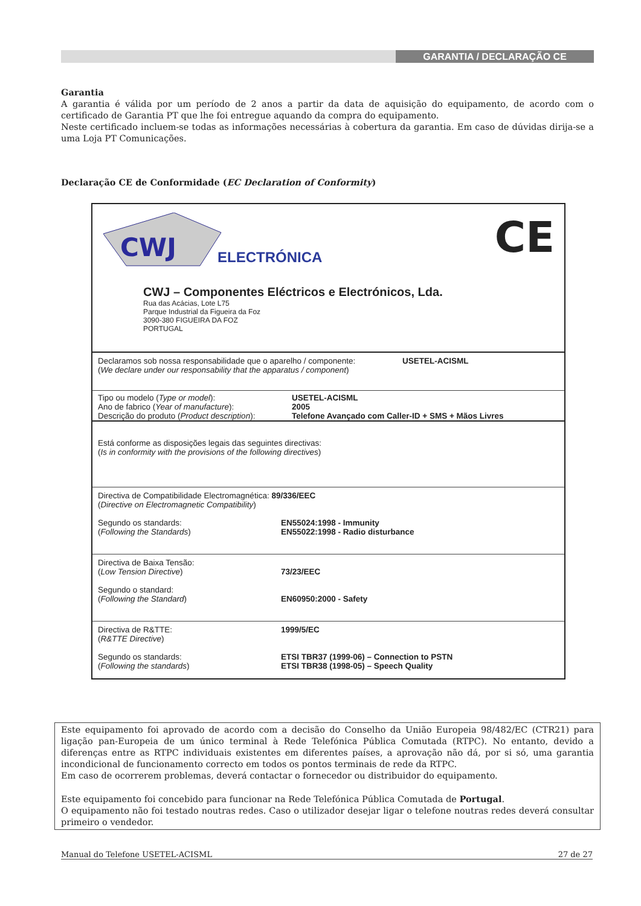GARANTIA / DECLARAÇÃO CE
Garantia
A garantia é válida por um período de 2 anos a partir da data de aquisição do equipamento, de acordo com o certificado de Garantia PT que lhe foi entregue aquando da compra do equipamento.
Neste certificado incluem-se todas as informações necessárias à cobertura da garantia. Em caso de dúvidas dirija-se a uma Loja PT Comunicações.
Declaração CE de Conformidade (EC Declaration of Conformity)
CWJ
ELECTRÓNICA CE
CWJ – Componentes Eléctricos e Electrónicos, Lda.
Rua das Acácias, Lote L75
Parque Industrial da Figueira da Foz
3090-380 FIGUEIRA DA FOZ
PORTUGAL
Declaramos sob nossa responsabilidade que o aparelho / componente: USETEL-ACISML
(We declare under our responsability that the apparatus / component)
Tipo ou modelo (Type or model): USETEL-ACISML
Ano de fabrico (Year of manufacture): 2005
Descrição do produto (Product description): Telefone Avançado com Caller-ID + SMS + Mãos Livres
Está conforme as disposições legais das seguintes directivas:
(Is in conformity with the provisions of the following directives)
Directiva de Compatibilidade Electromagnética: 89/336/EEC
(Directive on Electromagnetic Compatibility)
Segundo os standards:
(Following the Standards) EN55024:1998 - Immunity
EN55022:1998 - Radio disturbance
Directiva de Baixa Tensão:
(Low Tension Directive)
73/23/EEC
Segundo o standard:
(Following the Standard)
EN60950:2000 - Safety
Directiva de R&TTE:
(R&TTE Directive) 1999/5/EC
Segundo os standards:
(Following the standards) ETSI TBR37 (1999-06) – Connection to PSTN
ETSI TBR38 (1998-05) – Speech Quality
Este equipamento foi aprovado de acordo com a decisão do Conselho da União Europeia 98/482/EC (CTR21) para ligação pan-Europeia de um único terminal à Rede Telefónica Pública Comutada (RTPC). No entanto, devido a diferenças entre as RTPC individuais existentes em diferentes países, a aprovação não dá, por si só, uma garantia incondicional de funcionamento correcto em todos os pontos terminais de rede da RTPC.
Em caso de ocorrerem problemas, deverá contactar o fornecedor ou distribuidor do equipamento.
Este equipamento foi concebido para funcionar na Rede Telefónica Pública Comutada de Portugal.
O equipamento não foi testado noutras redes. Caso o utilizador desejar ligar o telefone noutras redes deverá consultar primeiro o vendedor.
Manual do Telefone USETEL-ACISML 27 de 27